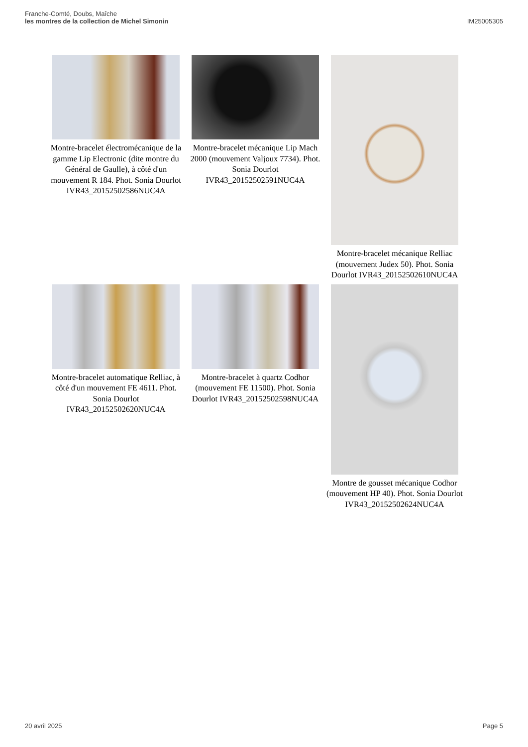Franche-Comté, Doubs, Maîche
les montres de la collection de Michel Simonin
IM25005305
Montre-bracelet électromécanique de la gamme Lip Electronic (dite montre du Général de Gaulle), à côté d'un mouvement R 184. Phot. Sonia Dourlot IVR43_20152502586NUC4A
Montre-bracelet mécanique Lip Mach 2000 (mouvement Valjoux 7734). Phot. Sonia Dourlot IVR43_20152502591NUC4A
Montre-bracelet mécanique Relliac (mouvement Judex 50). Phot. Sonia Dourlot IVR43_20152502610NUC4A
Montre-bracelet automatique Relliac, à côté d'un mouvement FE 4611. Phot. Sonia Dourlot IVR43_20152502620NUC4A
Montre-bracelet à quartz Codhor (mouvement FE 11500). Phot. Sonia Dourlot IVR43_20152502598NUC4A
Montre de gousset mécanique Codhor (mouvement HP 40). Phot. Sonia Dourlot IVR43_20152502624NUC4A
20 avril 2025 Page 5